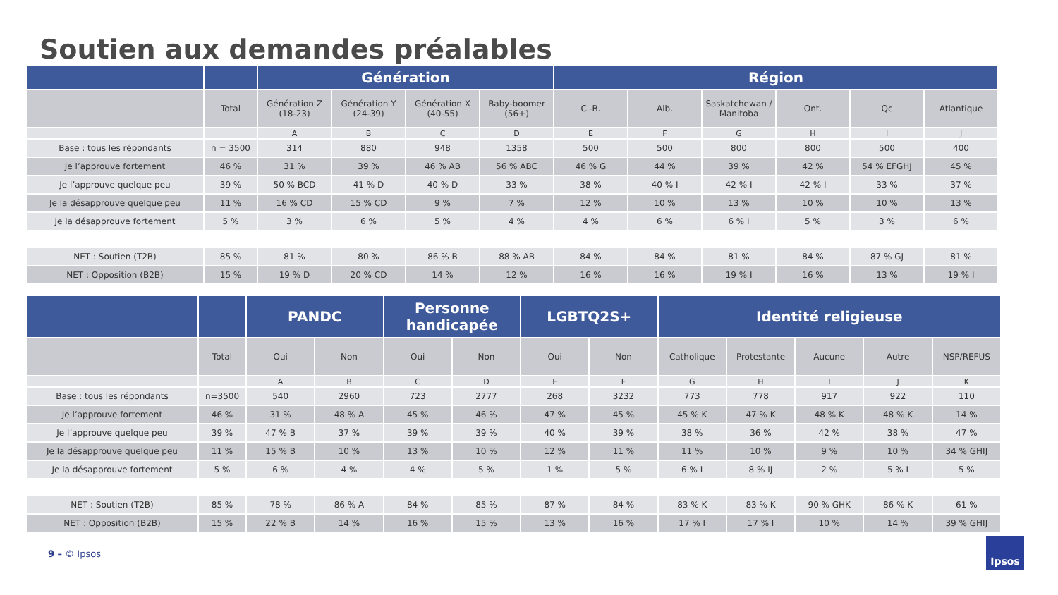Soutien aux demandes préalables
| | | Génération | | | | Région | | | | | |
| --- | --- | --- | --- | --- | --- | --- | --- | --- | --- | --- | --- |
| | Total | Génération Z (18-23) | Génération Y (24-39) | Génération X (40-55) | Baby-boomer (56+) | C.-B. | Alb. | Saskatchewan / Manitoba | Ont. | Qc | Atlantique |
| | | A | B | C | D | E | F | G | H | I | J |
| Base : tous les répondants | n = 3500 | 314 | 880 | 948 | 1358 | 500 | 500 | 800 | 800 | 500 | 400 |
| Je l’approuve fortement | 46 % | 31 % | 39 % | 46 % AB | 56 % ABC | 46 % G | 44 % | 39 % | 42 % | 54 % EFGHJ | 45 % |
| Je l’approuve quelque peu | 39 % | 50 % BCD | 41 % D | 40 % D | 33 % | 38 % | 40 % I | 42 % I | 42 % I | 33 % | 37 % |
| Je la désapprouve quelque peu | 11 % | 16 % CD | 15 % CD | 9 % | 7 % | 12 % | 10 % | 13 % | 10 % | 10 % | 13 % |
| Je la désapprouve fortement | 5 % | 3 % | 6 % | 5 % | 4 % | 4 % | 6 % | 6 % I | 5 % | 3 % | 6 % |
| NET : Soutien (T2B) | 85 % | 81 % | 80 % | 86 % B | 88 % AB | 84 % | 84 % | 81 % | 84 % | 87 % GJ | 81 % |
| NET : Opposition (B2B) | 15 % | 19 % D | 20 % CD | 14 % | 12 % | 16 % | 16 % | 19 % I | 16 % | 13 % | 19 % I |
| | | PANDC | | Personne handicapée | | LGBTQ2S+ | | Identité religieuse | | | | |
| --- | --- | --- | --- | --- | --- | --- | --- | --- | --- | --- | --- | --- |
| | Total | Oui | Non | Oui | Non | Oui | Non | Catholique | Protestante | Aucune | Autre | NSP/REFUS |
| | | A | B | C | D | E | F | G | H | I | J | K |
| Base : tous les répondants | n=3500 | 540 | 2960 | 723 | 2777 | 268 | 3232 | 773 | 778 | 917 | 922 | 110 |
| Je l’approuve fortement | 46 % | 31 % | 48 % A | 45 % | 46 % | 47 % | 45 % | 45 % K | 47 % K | 48 % K | 48 % K | 14 % |
| Je l’approuve quelque peu | 39 % | 47 % B | 37 % | 39 % | 39 % | 40 % | 39 % | 38 % | 36 % | 42 % | 38 % | 47 % |
| Je la désapprouve quelque peu | 11 % | 15 % B | 10 % | 13 % | 10 % | 12 % | 11 % | 11 % | 10 % | 9 % | 10 % | 34 % GHIJ |
| Je la désapprouve fortement | 5 % | 6 % | 4 % | 4 % | 5 % | 1 % | 5 % | 6 % I | 8 % IJ | 2 % | 5 % I | 5 % |
| NET : Soutien (T2B) | 85 % | 78 % | 86 % A | 84 % | 85 % | 87 % | 84 % | 83 % K | 83 % K | 90 % GHK | 86 % K | 61 % |
| NET : Opposition (B2B) | 15 % | 22 % B | 14 % | 16 % | 15 % | 13 % | 16 % | 17 % I | 17 % I | 10 % | 14 % | 39 % GHIJ |
9 – © Ipsos
Ipsos